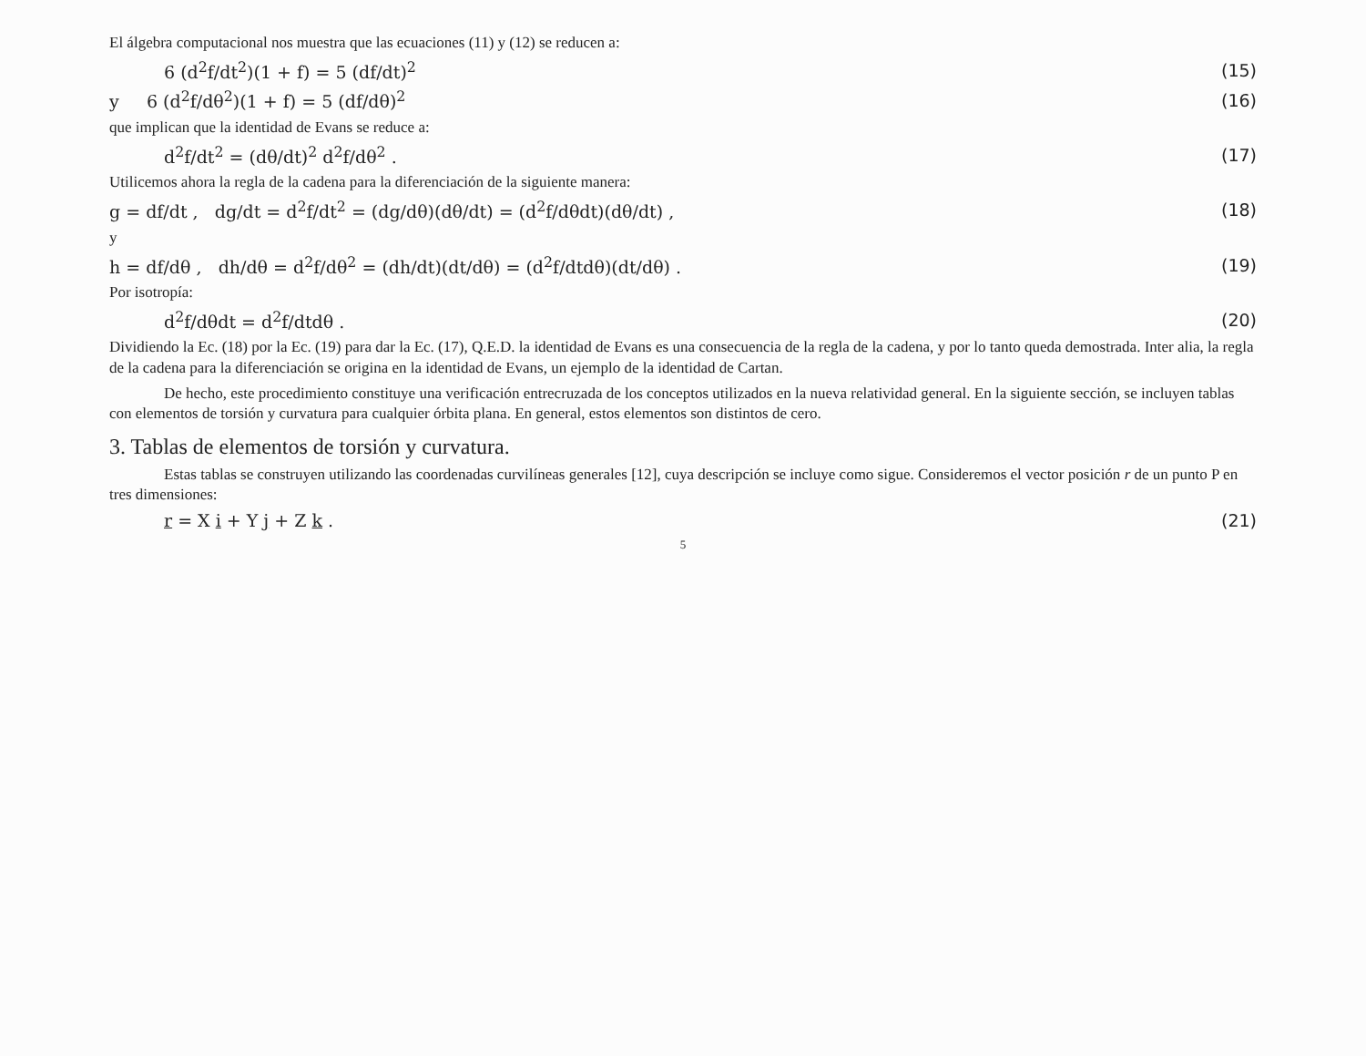El álgebra computacional nos muestra que las ecuaciones (11) y (12) se reducen a:
6 (d<sup>2</sup>f/dt<sup>2</sup>)(1 + f) = 5 (df/dt)<sup>2</sup> (15)
y 6 (d<sup>2</sup>f/dθ<sup>2</sup>)(1 + f) = 5 (df/dθ)<sup>2</sup> (16)
que implican que la identidad de Evans se reduce a:
d<sup>2</sup>f/dt<sup>2</sup> = (dθ/dt)<sup>2</sup> d<sup>2</sup>f/dθ<sup>2</sup> . (17)
Utilicemos ahora la regla de la cadena para la diferenciación de la siguiente manera:
g = df/dt , dg/dt = d<sup>2</sup>f/dt<sup>2</sup> = (dg/dθ)(dθ/dt) = (d<sup>2</sup>f/dθdt)(dθ/dt) , (18)
y
h = df/dθ , dh/dθ = d<sup>2</sup>f/dθ<sup>2</sup> = (dh/dt)(dt/dθ) = (d<sup>2</sup>f/dtdθ)(dt/dθ) . (19)
Por isotropía:
d<sup>2</sup>f/dθdt = d<sup>2</sup>f/dtdθ . (20)
Dividiendo la Ec. (18) por la Ec. (19) para dar la Ec. (17), Q.E.D. la identidad de Evans es una consecuencia de la regla de la cadena, y por lo tanto queda demostrada. Inter alia, la regla de la cadena para la diferenciación se origina en la identidad de Evans, un ejemplo de la identidad de Cartan.
De hecho, este procedimiento constituye una verificación entrecruzada de los conceptos utilizados en la nueva relatividad general. En la siguiente sección, se incluyen tablas con elementos de torsión y curvatura para cualquier órbita plana. En general, estos elementos son distintos de cero.
3. Tablas de elementos de torsión y curvatura.
Estas tablas se construyen utilizando las coordenadas curvilíneas generales [12], cuya descripción se incluye como sigue. Consideremos el vector posición r de un punto P en tres dimensiones:
r = X i + Y j + Z k . (21)
5